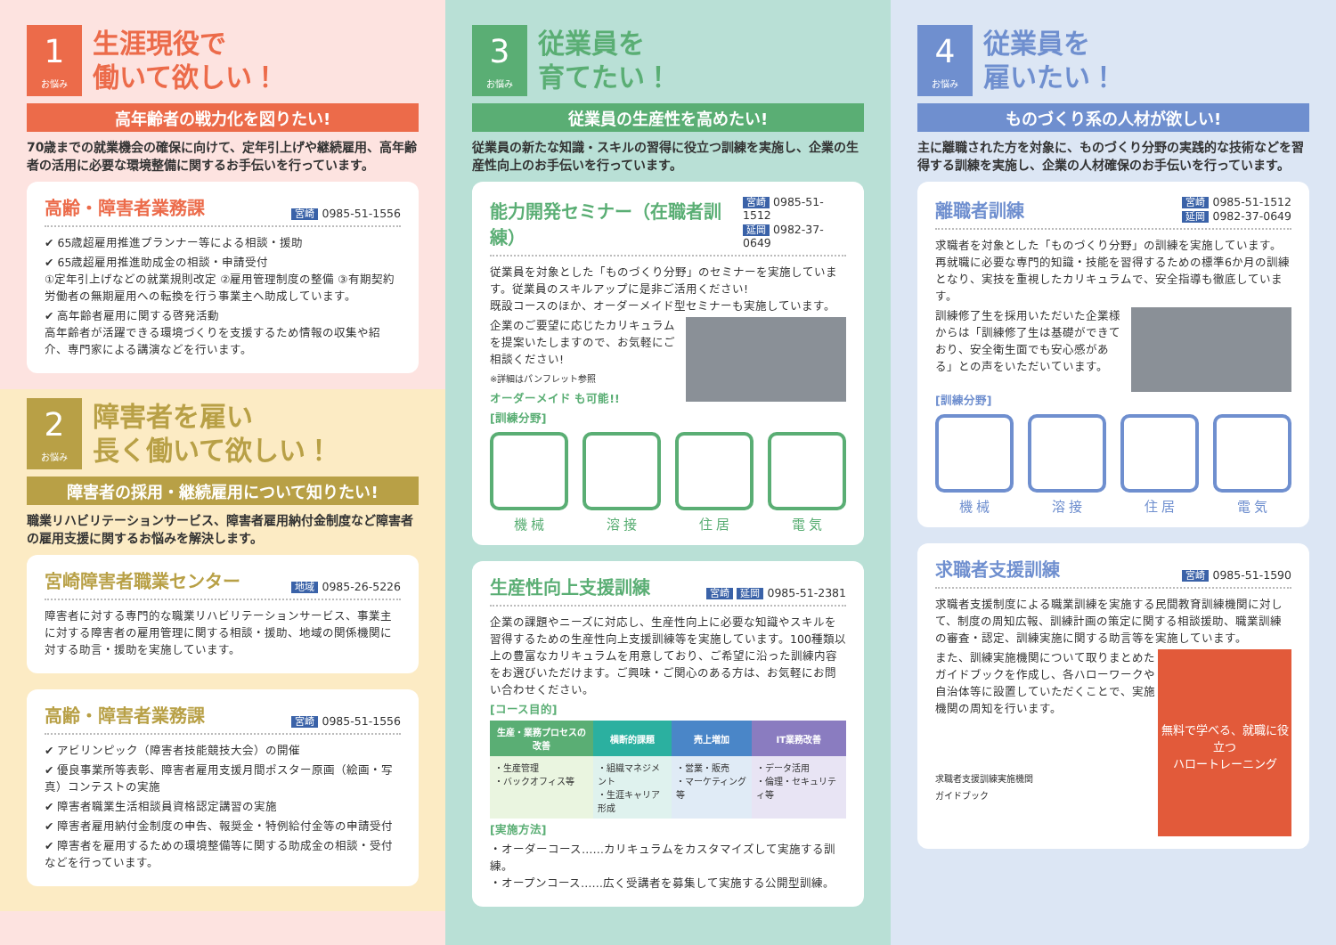1
お悩み
生涯現役で
働いて欲しい！
高年齢者の戦力化を図りたい!
70歳までの就業機会の確保に向けて、定年引上げや継続雇用、高年齢者の活用に必要な環境整備に関するお手伝いを行っています。
高齢・障害者業務課 宮崎 0985-51-1556
✔ 65歳超雇用推進プランナー等による相談・援助
✔ 65歳超雇用推進助成金の相談・申請受付
①定年引上げなどの就業規則改定 ②雇用管理制度の整備 ③有期契約労働者の無期雇用への転換を行う事業主へ助成しています。
✔ 高年齢者雇用に関する啓発活動
高年齢者が活躍できる環境づくりを支援するため情報の収集や紹介、専門家による講演などを行います。
2
お悩み
障害者を雇い
長く働いて欲しい！
障害者の採用・継続雇用について知りたい!
職業リハビリテーションサービス、障害者雇用納付金制度など障害者の雇用支援に関するお悩みを解決します。
宮崎障害者職業センター 地域 0985-26-5226
障害者に対する専門的な職業リハビリテーションサービス、事業主に対する障害者の雇用管理に関する相談・援助、地域の関係機関に対する助言・援助を実施しています。
高齢・障害者業務課 宮崎 0985-51-1556
✔ アビリンピック（障害者技能競技大会）の開催
✔ 優良事業所等表彰、障害者雇用支援月間ポスター原画（絵画・写真）コンテストの実施
✔ 障害者職業生活相談員資格認定講習の実施
✔ 障害者雇用納付金制度の申告、報奨金・特例給付金等の申請受付
✔ 障害者を雇用するための環境整備等に関する助成金の相談・受付などを行っています。
3
お悩み
従業員を
育てたい！
従業員の生産性を高めたい!
従業員の新たな知識・スキルの習得に役立つ訓練を実施し、企業の生産性向上のお手伝いを行っています。
能力開発セミナー（在職者訓練） 宮崎 0985-51-1512
延岡 0982-37-0649
従業員を対象とした「ものづくり分野」のセミナーを実施しています。従業員のスキルアップに是非ご活用ください!
既設コースのほか、オーダーメイド型セミナーも実施しています。
企業のご要望に応じたカリキュラムを提案いたしますので、お気軽にご相談ください!
※詳細はパンフレット参照
オーダーメイド も可能!!
[訓練分野]
機 械 溶 接 住 居 電 気
生産性向上支援訓練 宮崎 延岡 0985-51-2381
企業の課題やニーズに対応し、生産性向上に必要な知識やスキルを習得するための生産性向上支援訓練等を実施しています。100種類以上の豊富なカリキュラムを用意しており、ご希望に沿った訓練内容をお選びいただけます。ご興味・ご関心のある方は、お気軽にお問い合わせください。
[コース目的]
| 生産・業務プロセスの改善 | 横断的課題 | 売上増加 | IT業務改善 |
| --- | --- | --- | --- |
| ・生産管理 ・バックオフィス等 | ・組織マネジメント ・生涯キャリア形成 | ・営業・販売 ・マーケティング等 | ・データ活用 ・倫理・セキュリティ等 |
[実施方法]
・オーダーコース……カリキュラムをカスタマイズして実施する訓練。
・オープンコース……広く受講者を募集して実施する公開型訓練。
4
お悩み
従業員を
雇いたい！
ものづくり系の人材が欲しい!
主に離職された方を対象に、ものづくり分野の実践的な技術などを習得する訓練を実施し、企業の人材確保のお手伝いを行っています。
離職者訓練 宮崎 0985-51-1512
延岡 0982-37-0649
求職者を対象とした「ものづくり分野」の訓練を実施しています。再就職に必要な専門的知識・技能を習得するための標準6か月の訓練となり、実技を重視したカリキュラムで、安全指導も徹底しています。
訓練修了生を採用いただいた企業様からは「訓練修了生は基礎ができており、安全衛生面でも安心感がある」との声をいただいています。
[訓練分野]
機 械 溶 接 住 居 電 気
求職者支援訓練 宮崎 0985-51-1590
求職者支援制度による職業訓練を実施する民間教育訓練機関に対して、制度の周知広報、訓練計画の策定に関する相談援助、職業訓練の審査・認定、訓練実施に関する助言等を実施しています。
無料で学べる、就職に役立つ
ハロートレーニング
また、訓練実施機関について取りまとめたガイドブックを作成し、各ハローワークや自治体等に設置していただくことで、実施機関の周知を行います。
求職者支援訓練実施機関
ガイドブック